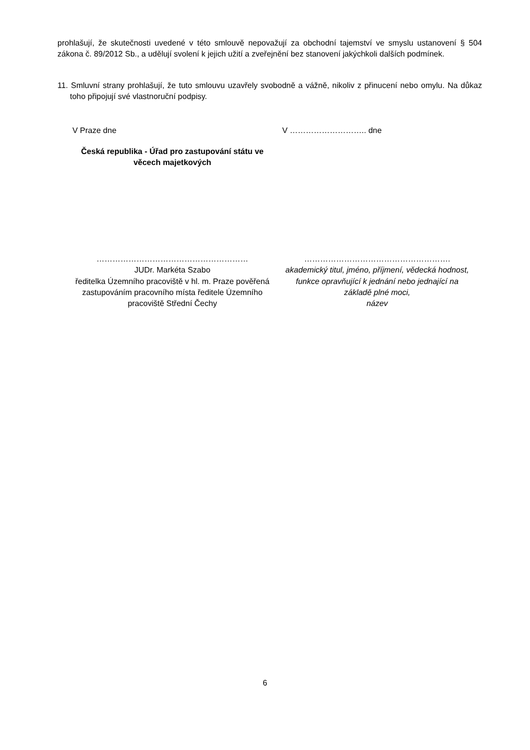prohlašují, že skutečnosti uvedené v této smlouvě nepovažují za obchodní tajemství ve smyslu ustanovení § 504 zákona č. 89/2012 Sb., a udělují svolení k jejich užití a zveřejnění bez stanovení jakýchkoli dalších podmínek.
11. Smluvní strany prohlašují, že tuto smlouvu uzavřely svobodně a vážně, nikoliv z přinucení nebo omylu. Na důkaz toho připojují své vlastnoruční podpisy.
V Praze dne V ……………………….. dne
Česká republika - Úřad pro zastupování státu ve věcech majetkových
…………………………………………………
JUDr. Markéta Szabo
ředitelka Územního pracoviště v hl. m. Praze pověřená zastupováním pracovního místa ředitele Územního pracoviště Střední Čechy
……………………………………………….
akademický titul, jméno, příjmení, vědecká hodnost, funkce opravňující k jednání nebo jednající na základě plné moci,
název
6